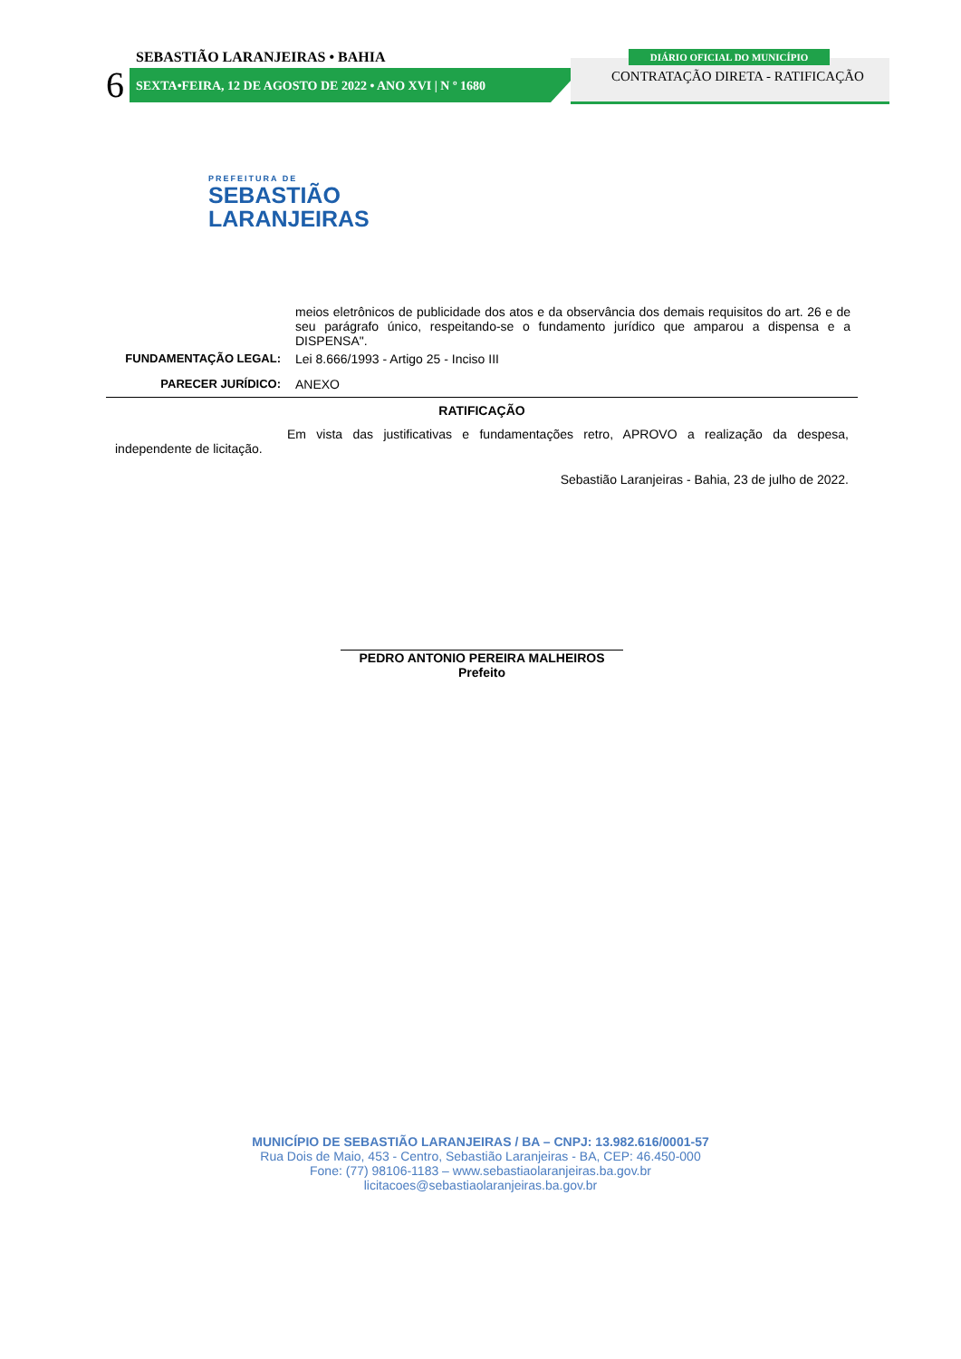SEBASTIÃO LARANJEIRAS • BAHIA
6
SEXTA•FEIRA, 12 DE AGOSTO DE 2022 • ANO XVI | N º 1680
DIÁRIO OFICIAL DO MUNICÍPIO
CONTRATAÇÃO DIRETA - RATIFICAÇÃO
PREFEITURA DE
SEBASTIÃO
LARANJEIRAS
| | meios eletrônicos de publicidade dos atos e da observância dos demais requisitos do art. 26 e de seu parágrafo único, respeitando-se o fundamento jurídico que amparou a dispensa e a DISPENSA". |
| FUNDAMENTAÇÃO LEGAL: | Lei 8.666/1993 - Artigo 25 - Inciso III |
| PARECER JURÍDICO: | ANEXO |
RATIFICAÇÃO
Em vista das justificativas e fundamentações retro, APROVO a realização da despesa, independente de licitação.
Sebastião Laranjeiras - Bahia, 23 de julho de 2022.
PEDRO ANTONIO PEREIRA MALHEIROS
Prefeito
MUNICÍPIO DE SEBASTIÃO LARANJEIRAS / BA – CNPJ: 13.982.616/0001-57
Rua Dois de Maio, 453 - Centro, Sebastião Laranjeiras - BA, CEP: 46.450-000
Fone: (77) 98106-1183 – www.sebastiaolaranjeiras.ba.gov.br
licitacoes@sebastiaolaranjeiras.ba.gov.br